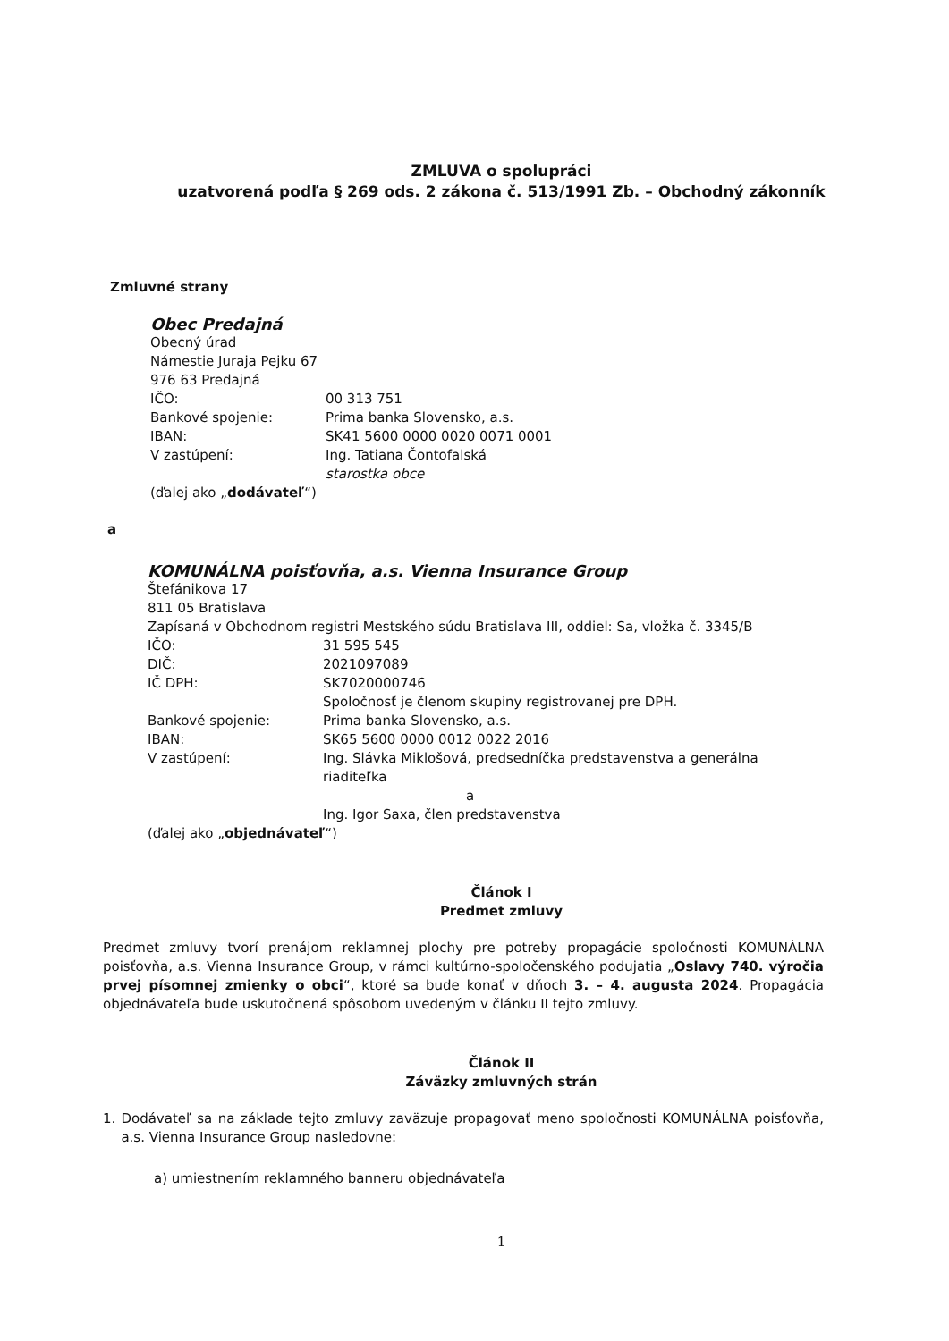ZMLUVA o spolupráci
uzatvorená podľa § 269 ods. 2 zákona č. 513/1991 Zb. – Obchodný zákonník
Zmluvné strany
Obec Predajná
Obecný úrad
Námestie Juraja Pejku 67
976 63 Predajná
IČO: 00 313 751
Bankové spojenie: Prima banka Slovensko, a.s.
IBAN: SK41 5600 0000 0020 0071 0001
V zastúpení: Ing. Tatiana Čontofalská
starostka obce
(ďalej ako „dodávateľ“)
a
KOMUNÁLNA poisťovňa, a.s. Vienna Insurance Group
Štefánikova 17
811 05 Bratislava
Zapísaná v Obchodnom registri Mestského súdu Bratislava III, oddiel: Sa, vložka č. 3345/B
IČO: 31 595 545
DIČ: 2021097089
IČ DPH: SK7020000746
Spoločnosť je členom skupiny registrovanej pre DPH.
Bankové spojenie: Prima banka Slovensko, a.s.
IBAN: SK65 5600 0000 0012 0022 2016
V zastúpení: Ing. Slávka Miklošová, predsedníčka predstavenstva a generálna riaditeľka
a
Ing. Igor Saxa, člen predstavenstva
(ďalej ako „objednávateľ“)
Článok I
Predmet zmluvy
Predmet zmluvy tvorí prenájom reklamnej plochy pre potreby propagácie spoločnosti KOMUNÁLNA poisťovňa, a.s. Vienna Insurance Group, v rámci kultúrno-spoločenského podujatia „Oslavy 740. výročia prvej písomnej zmienky o obci“, ktoré sa bude konať v dňoch 3. – 4. augusta 2024. Propagácia objednávateľa bude uskutočnená spôsobom uvedeným v článku II tejto zmluvy.
Článok II
Záväzky zmluvných strán
1. Dodávateľ sa na základe tejto zmluvy zaväzuje propagovať meno spoločnosti KOMUNÁLNA poisťovňa, a.s. Vienna Insurance Group nasledovne:
a) umiestnením reklamného banneru objednávateľa
1